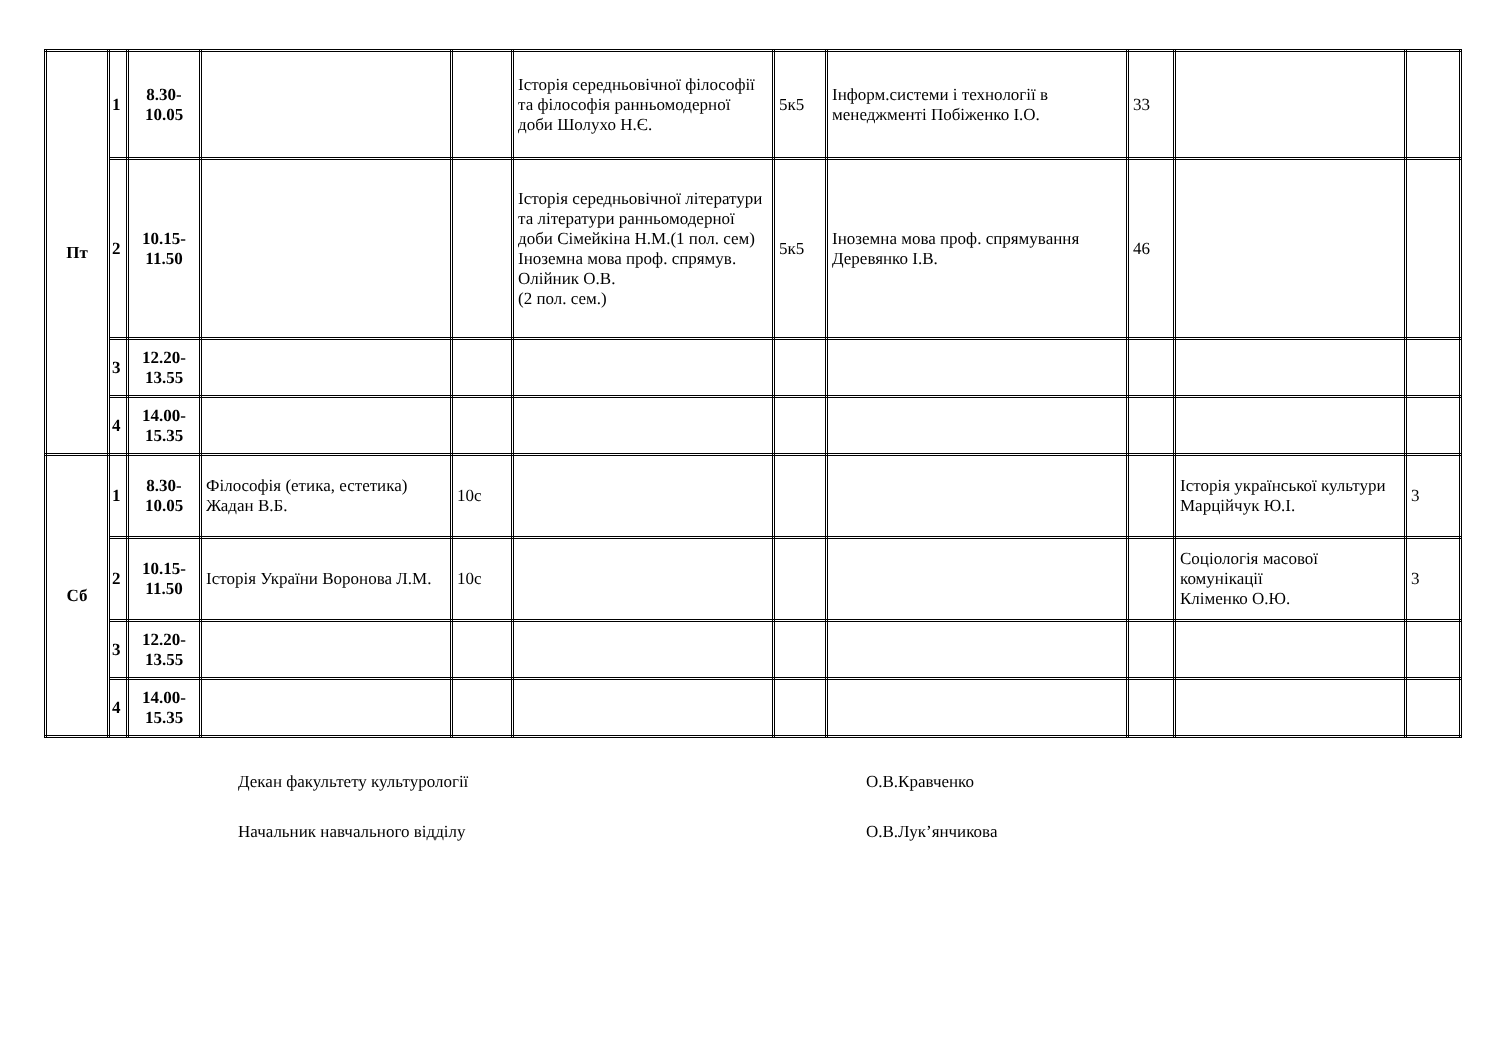| Пт | 1 | 8.30- 10.05 | | | Історія середньовічної філософії та філософія ранньомодерної доби Шолухо Н.Є. | 5к5 | Інформ.системи і технології в менеджменті Побіженко І.О. | 33 | | |
| | 2 | 10.15- 11.50 | | | Історія середньовічної літератури та літератури ранньомодерної доби Сімейкіна Н.М.(1 пол. сем) Іноземна мова проф. спрямув. Олійник О.В. (2 пол. сем.) | 5к5 | Іноземна мова проф. спрямування Деревянко І.В. | 46 | | |
| | 3 | 12.20- 13.55 | | | | | | | | |
| | 4 | 14.00- 15.35 | | | | | | | | |
| Сб | 1 | 8.30- 10.05 | Філософія (етика, естетика) Жадан В.Б. | 10с | | | | | Історія української культури Марційчук Ю.І. | 3 |
| | 2 | 10.15- 11.50 | Історія України Воронова Л.М. | 10с | | | | | Соціологія масової комунікації Кліменко О.Ю. | 3 |
| | 3 | 12.20- 13.55 | | | | | | | | |
| | 4 | 14.00- 15.35 | | | | | | | | |
Декан факультету культурології О.В.Кравченко
Начальник навчального відділу О.В.Лук’янчикова